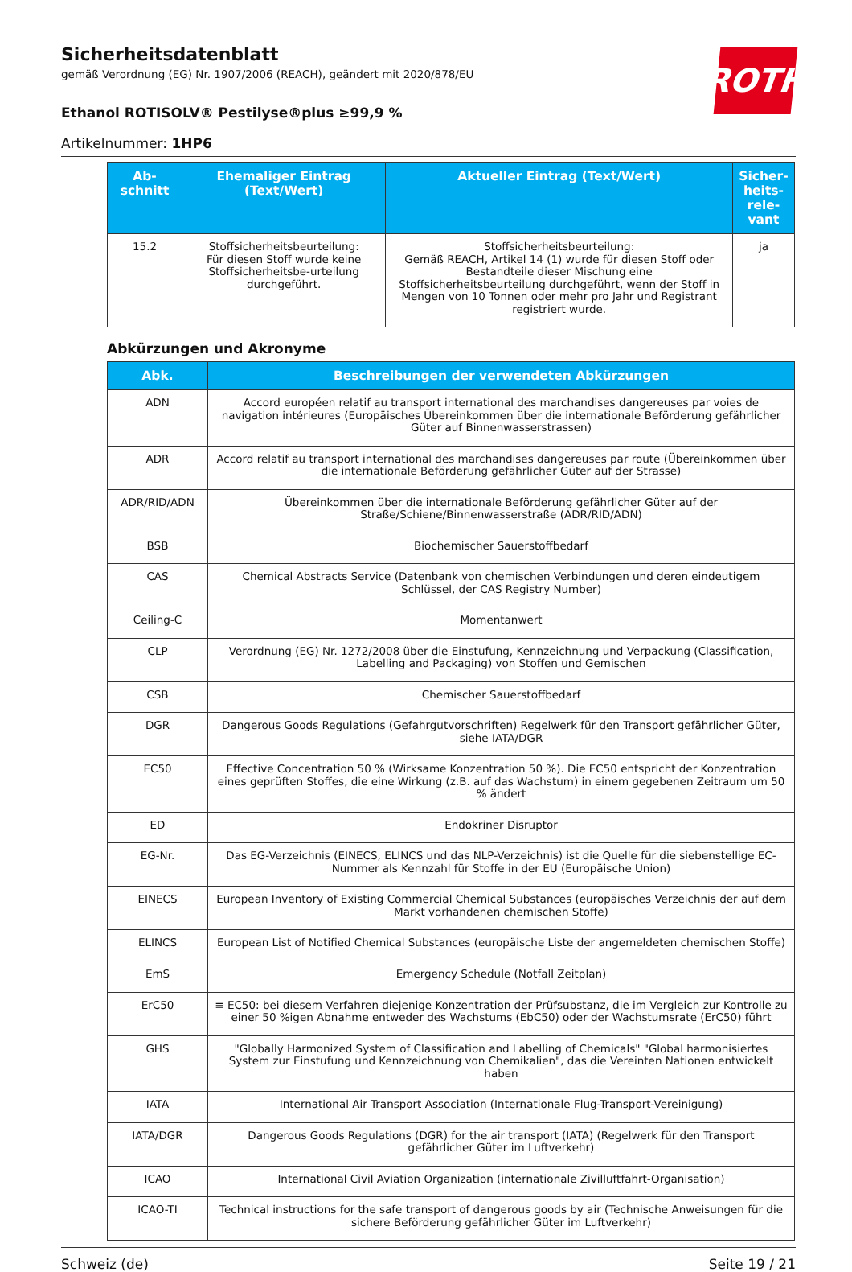ROTH
Sicherheitsdatenblatt
gemäß Verordnung (EG) Nr. 1907/2006 (REACH), geändert mit 2020/878/EU
Ethanol ROTISOLV® Pestilyse®plus ≥99,9 %
Artikelnummer: 1HP6
| Ab- schnitt | Ehemaliger Eintrag (Text/Wert) | Aktueller Eintrag (Text/Wert) | Sicher- heits- rele- vant |
| --- | --- | --- | --- |
| 15.2 | Stoffsicherheitsbeurteilung: Für diesen Stoff wurde keine Stoffsicherheitsbe-urteilung durchgeführt. | Stoffsicherheitsbeurteilung: Gemäß REACH, Artikel 14 (1) wurde für diesen Stoff oder Bestandteile dieser Mischung eine Stoffsicherheitsbeurteilung durchgeführt, wenn der Stoff in Mengen von 10 Tonnen oder mehr pro Jahr und Registrant registriert wurde. | ja |
Abkürzungen und Akronyme
| Abk. | Beschreibungen der verwendeten Abkürzungen |
| --- | --- |
| ADN | Accord européen relatif au transport international des marchandises dangereuses par voies de navigation intérieures (Europäisches Übereinkommen über die internationale Beförderung gefährlicher Güter auf Binnenwasserstrassen) |
| ADR | Accord relatif au transport international des marchandises dangereuses par route (Übereinkommen über die internationale Beförderung gefährlicher Güter auf der Strasse) |
| ADR/RID/ADN | Übereinkommen über die internationale Beförderung gefährlicher Güter auf der Straße/Schiene/Binnenwasserstraße (ADR/RID/ADN) |
| BSB | Biochemischer Sauerstoffbedarf |
| CAS | Chemical Abstracts Service (Datenbank von chemischen Verbindungen und deren eindeutigem Schlüssel, der CAS Registry Number) |
| Ceiling-C | Momentanwert |
| CLP | Verordnung (EG) Nr. 1272/2008 über die Einstufung, Kennzeichnung und Verpackung (Classification, Labelling and Packaging) von Stoffen und Gemischen |
| CSB | Chemischer Sauerstoffbedarf |
| DGR | Dangerous Goods Regulations (Gefahrgutvorschriften) Regelwerk für den Transport gefährlicher Güter, siehe IATA/DGR |
| EC50 | Effective Concentration 50 % (Wirksame Konzentration 50 %). Die EC50 entspricht der Konzentration eines geprüften Stoffes, die eine Wirkung (z.B. auf das Wachstum) in einem gegebenen Zeitraum um 50 % ändert |
| ED | Endokriner Disruptor |
| EG-Nr. | Das EG-Verzeichnis (EINECS, ELINCS und das NLP-Verzeichnis) ist die Quelle für die siebenstellige EC-Nummer als Kennzahl für Stoffe in der EU (Europäische Union) |
| EINECS | European Inventory of Existing Commercial Chemical Substances (europäisches Verzeichnis der auf dem Markt vorhandenen chemischen Stoffe) |
| ELINCS | European List of Notified Chemical Substances (europäische Liste der angemeldeten chemischen Stoffe) |
| EmS | Emergency Schedule (Notfall Zeitplan) |
| ErC50 | ≡ EC50: bei diesem Verfahren diejenige Konzentration der Prüfsubstanz, die im Vergleich zur Kontrolle zu einer 50 %igen Abnahme entweder des Wachstums (EbC50) oder der Wachstumsrate (ErC50) führt |
| GHS | "Globally Harmonized System of Classification and Labelling of Chemicals" "Global harmonisiertes System zur Einstufung und Kennzeichnung von Chemikalien", das die Vereinten Nationen entwickelt haben |
| IATA | International Air Transport Association (Internationale Flug-Transport-Vereinigung) |
| IATA/DGR | Dangerous Goods Regulations (DGR) for the air transport (IATA) (Regelwerk für den Transport gefährlicher Güter im Luftverkehr) |
| ICAO | International Civil Aviation Organization (internationale Zivilluftfahrt-Organisation) |
| ICAO-TI | Technical instructions for the safe transport of dangerous goods by air (Technische Anweisungen für die sichere Beförderung gefährlicher Güter im Luftverkehr) |
Schweiz (de) Seite 19 / 21